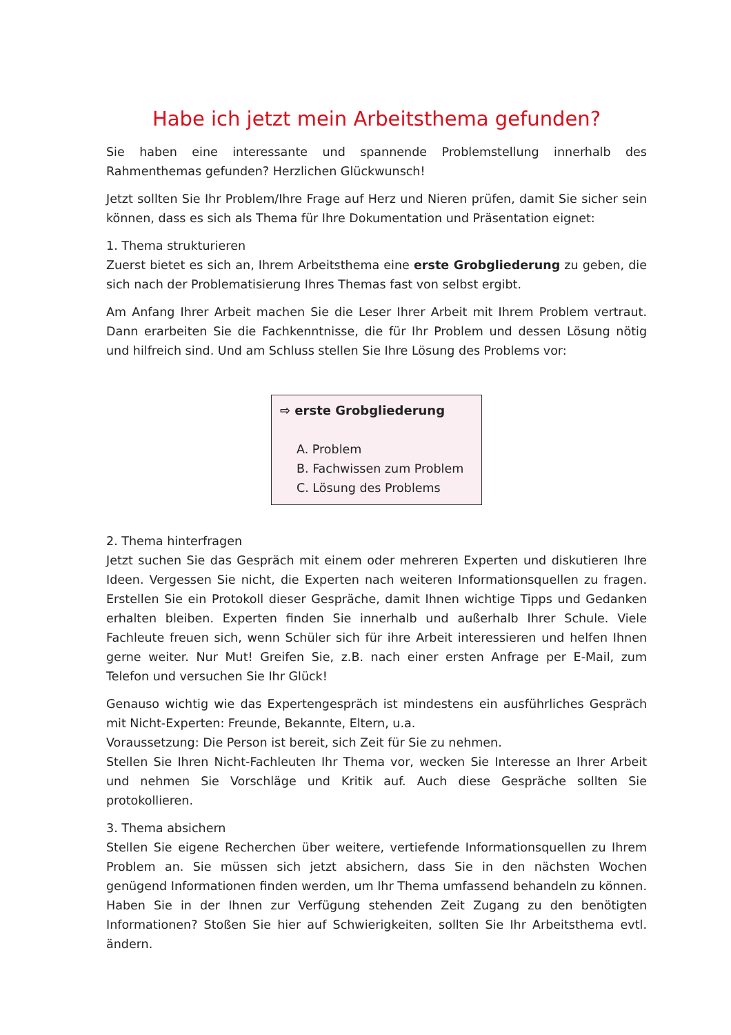Habe ich jetzt mein Arbeitsthema gefunden?
Sie haben eine interessante und spannende Problemstellung innerhalb des Rahmenthemas gefunden? Herzlichen Glückwunsch!
Jetzt sollten Sie Ihr Problem/Ihre Frage auf Herz und Nieren prüfen, damit Sie sicher sein können, dass es sich als Thema für Ihre Dokumentation und Präsentation eignet:
1. Thema strukturieren
Zuerst bietet es sich an, Ihrem Arbeitsthema eine erste Grobgliederung zu geben, die sich nach der Problematisierung Ihres Themas fast von selbst ergibt.
Am Anfang Ihrer Arbeit machen Sie die Leser Ihrer Arbeit mit Ihrem Problem vertraut. Dann erarbeiten Sie die Fachkenntnisse, die für Ihr Problem und dessen Lösung nötig und hilfreich sind. Und am Schluss stellen Sie Ihre Lösung des Problems vor:
⇨ erste Grobgliederung
A. Problem
B. Fachwissen zum Problem
C. Lösung des Problems
2. Thema hinterfragen
Jetzt suchen Sie das Gespräch mit einem oder mehreren Experten und diskutieren Ihre Ideen. Vergessen Sie nicht, die Experten nach weiteren Informationsquellen zu fragen. Erstellen Sie ein Protokoll dieser Gespräche, damit Ihnen wichtige Tipps und Gedanken erhalten bleiben. Experten finden Sie innerhalb und außerhalb Ihrer Schule. Viele Fachleute freuen sich, wenn Schüler sich für ihre Arbeit interessieren und helfen Ihnen gerne weiter. Nur Mut! Greifen Sie, z.B. nach einer ersten Anfrage per E-Mail, zum Telefon und versuchen Sie Ihr Glück!
Genauso wichtig wie das Expertengespräch ist mindestens ein ausführliches Gespräch mit Nicht-Experten: Freunde, Bekannte, Eltern, u.a.
Voraussetzung: Die Person ist bereit, sich Zeit für Sie zu nehmen.
Stellen Sie Ihren Nicht-Fachleuten Ihr Thema vor, wecken Sie Interesse an Ihrer Arbeit und nehmen Sie Vorschläge und Kritik auf. Auch diese Gespräche sollten Sie protokollieren.
3. Thema absichern
Stellen Sie eigene Recherchen über weitere, vertiefende Informationsquellen zu Ihrem Problem an. Sie müssen sich jetzt absichern, dass Sie in den nächsten Wochen genügend Informationen finden werden, um Ihr Thema umfassend behandeln zu können. Haben Sie in der Ihnen zur Verfügung stehenden Zeit Zugang zu den benötigten Informationen? Stoßen Sie hier auf Schwierigkeiten, sollten Sie Ihr Arbeitsthema evtl. ändern.